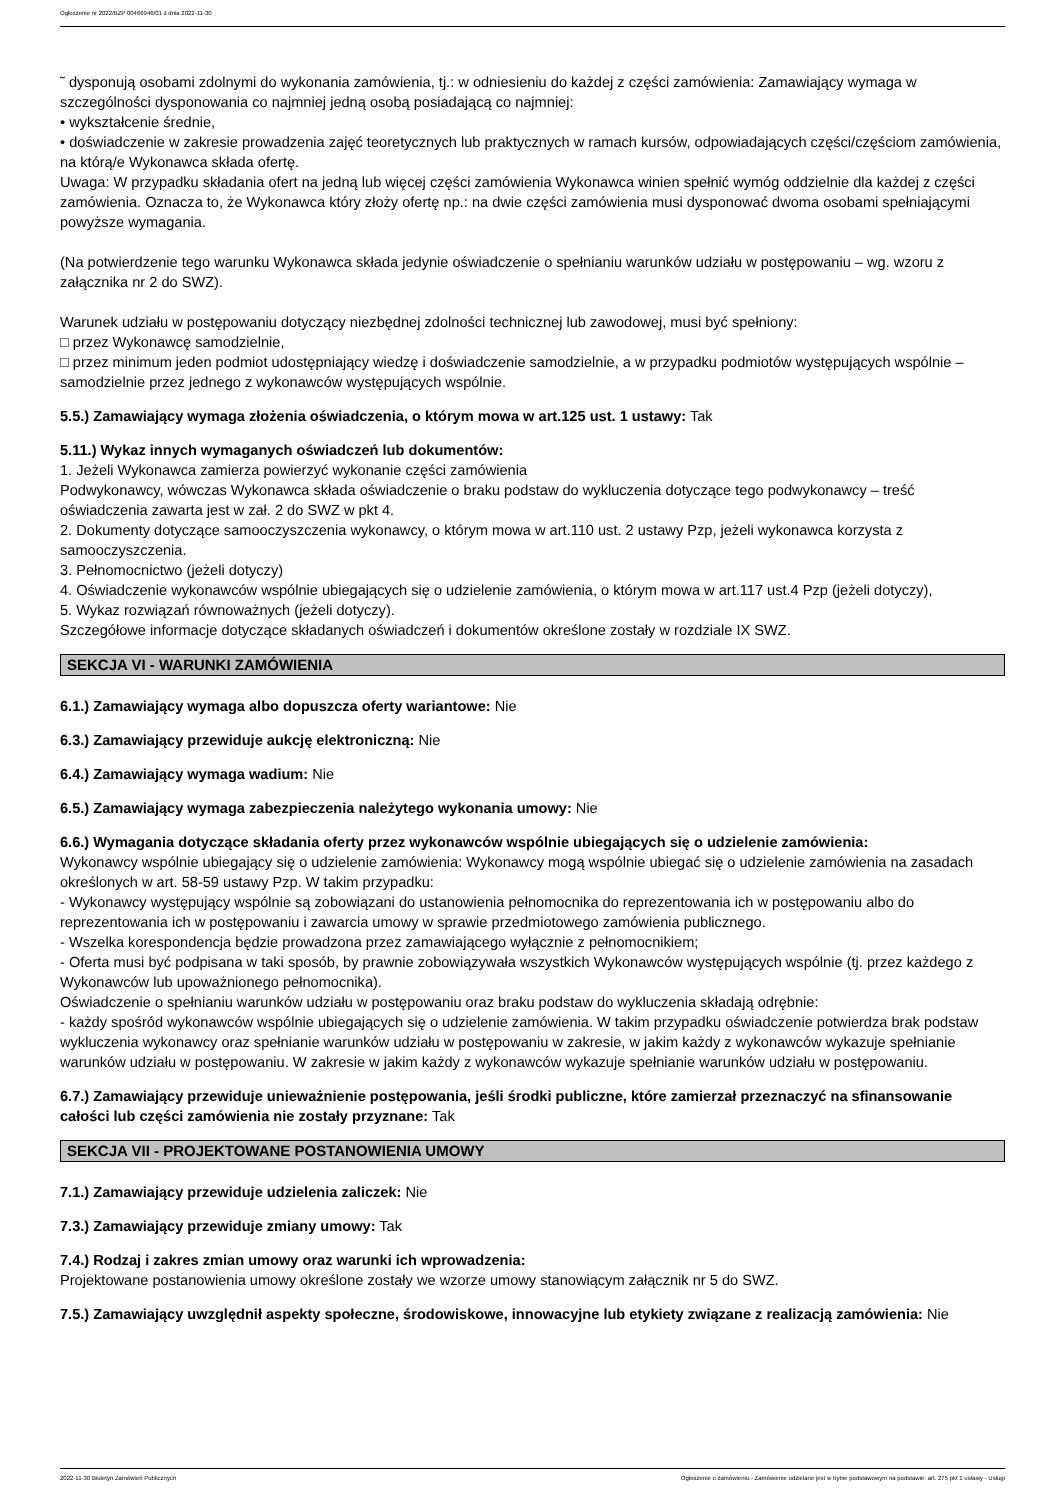Ogłoszenie nr 2022/BZP 00466946/01 z dnia 2022-11-30
˜ dysponują osobami zdolnymi do wykonania zamówienia, tj.: w odniesieniu do każdej z części zamówienia: Zamawiający wymaga w szczególności dysponowania co najmniej jedną osobą posiadającą co najmniej:
• wykształcenie średnie,
• doświadczenie w zakresie prowadzenia zajęć teoretycznych lub praktycznych w ramach kursów, odpowiadających części/częściom zamówienia, na którą/e Wykonawca składa ofertę.
Uwaga: W przypadku składania ofert na jedną lub więcej części zamówienia Wykonawca winien spełnić wymóg oddzielnie dla każdej z części zamówienia. Oznacza to, że Wykonawca który złoży ofertę np.: na dwie części zamówienia musi dysponować dwoma osobami spełniającymi powyższe wymagania.
(Na potwierdzenie tego warunku Wykonawca składa jedynie oświadczenie o spełnianiu warunków udziału w postępowaniu – wg. wzoru z załącznika nr 2 do SWZ).
Warunek udziału w postępowaniu dotyczący niezbędnej zdolności technicznej lub zawodowej, musi być spełniony:
□ przez Wykonawcę samodzielnie,
□ przez minimum jeden podmiot udostępniający wiedzę i doświadczenie samodzielnie, a w przypadku podmiotów występujących wspólnie – samodzielnie przez jednego z wykonawców występujących wspólnie.
5.5.) Zamawiający wymaga złożenia oświadczenia, o którym mowa w art.125 ust. 1 ustawy: Tak
5.11.) Wykaz innych wymaganych oświadczeń lub dokumentów:
1. Jeżeli Wykonawca zamierza powierzyć wykonanie części zamówienia
Podwykonawcy, wówczas Wykonawca składa oświadczenie o braku podstaw do wykluczenia dotyczące tego podwykonawcy – treść oświadczenia zawarta jest w zał. 2 do SWZ w pkt 4.
2. Dokumenty dotyczące samooczyszczenia wykonawcy, o którym mowa w art.110 ust. 2 ustawy Pzp, jeżeli wykonawca korzysta z samooczyszczenia.
3. Pełnomocnictwo (jeżeli dotyczy)
4. Oświadczenie wykonawców wspólnie ubiegających się o udzielenie zamówienia, o którym mowa w art.117 ust.4 Pzp (jeżeli dotyczy),
5. Wykaz rozwiązań równoważnych (jeżeli dotyczy).
Szczegółowe informacje dotyczące składanych oświadczeń i dokumentów określone zostały w rozdziale IX SWZ.
SEKCJA VI - WARUNKI ZAMÓWIENIA
6.1.) Zamawiający wymaga albo dopuszcza oferty wariantowe: Nie
6.3.) Zamawiający przewiduje aukcję elektroniczną: Nie
6.4.) Zamawiający wymaga wadium: Nie
6.5.) Zamawiający wymaga zabezpieczenia należytego wykonania umowy: Nie
6.6.) Wymagania dotyczące składania oferty przez wykonawców wspólnie ubiegających się o udzielenie zamówienia:
Wykonawcy wspólnie ubiegający się o udzielenie zamówienia: Wykonawcy mogą wspólnie ubiegać się o udzielenie zamówienia na zasadach określonych w art. 58-59 ustawy Pzp. W takim przypadku:
- Wykonawcy występujący wspólnie są zobowiązani do ustanowienia pełnomocnika do reprezentowania ich w postępowaniu albo do reprezentowania ich w postępowaniu i zawarcia umowy w sprawie przedmiotowego zamówienia publicznego.
- Wszelka korespondencja będzie prowadzona przez zamawiającego wyłącznie z pełnomocnikiem;
- Oferta musi być podpisana w taki sposób, by prawnie zobowiązywała wszystkich Wykonawców występujących wspólnie (tj. przez każdego z Wykonawców lub upoważnionego pełnomocnika).
Oświadczenie o spełnianiu warunków udziału w postępowaniu oraz braku podstaw do wykluczenia składają odrębnie:
- każdy spośród wykonawców wspólnie ubiegających się o udzielenie zamówienia. W takim przypadku oświadczenie potwierdza brak podstaw wykluczenia wykonawcy oraz spełnianie warunków udziału w postępowaniu w zakresie, w jakim każdy z wykonawców wykazuje spełnianie warunków udziału w postępowaniu. W zakresie w jakim każdy z wykonawców wykazuje spełnianie warunków udziału w postępowaniu.
6.7.) Zamawiający przewiduje unieważnienie postępowania, jeśli środki publiczne, które zamierzał przeznaczyć na sfinansowanie całości lub części zamówienia nie zostały przyznane: Tak
SEKCJA VII - PROJEKTOWANE POSTANOWIENIA UMOWY
7.1.) Zamawiający przewiduje udzielenia zaliczek: Nie
7.3.) Zamawiający przewiduje zmiany umowy: Tak
7.4.) Rodzaj i zakres zmian umowy oraz warunki ich wprowadzenia:
Projektowane postanowienia umowy określone zostały we wzorze umowy stanowiącym załącznik nr 5 do SWZ.
7.5.) Zamawiający uwzględnił aspekty społeczne, środowiskowe, innowacyjne lub etykiety związane z realizacją zamówienia: Nie
2022-11-30 Biuletyn Zamówień Publicznych Ogłoszenie o zamówieniu - Zamówienie udzielane jest w trybie podstawowym na podstawie: art. 275 pkt 1 ustawy - Usługi